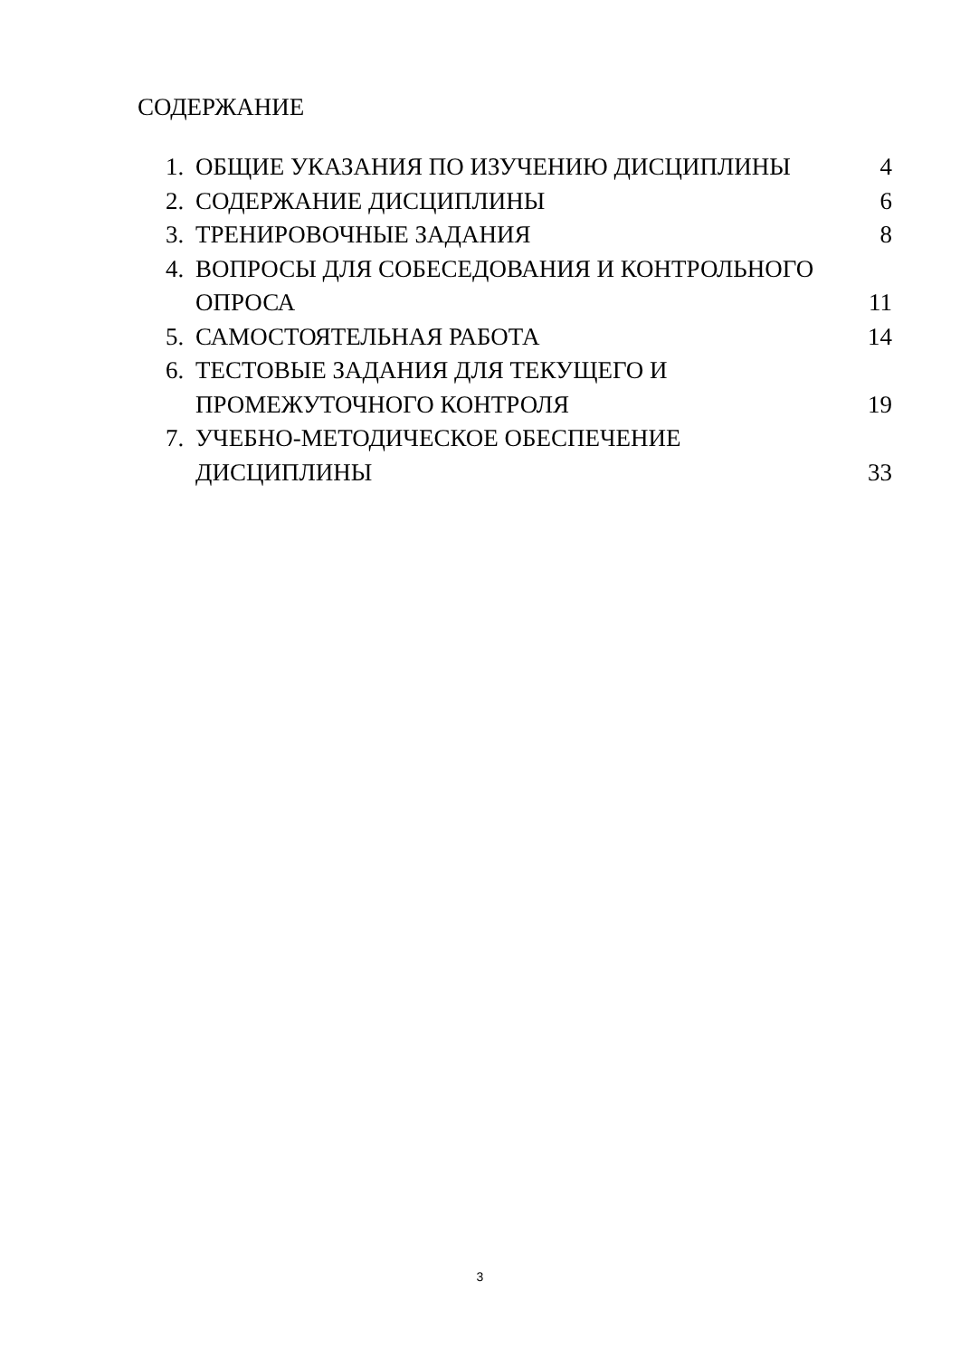СОДЕРЖАНИЕ
1. ОБЩИЕ УКАЗАНИЯ ПО ИЗУЧЕНИЮ ДИСЦИПЛИНЫ 4
2. СОДЕРЖАНИЕ ДИСЦИПЛИНЫ 6
3. ТРЕНИРОВОЧНЫЕ ЗАДАНИЯ 8
4. ВОПРОСЫ ДЛЯ СОБЕСЕДОВАНИЯ И КОНТРОЛЬНОГО
ОПРОСА 11
5. САМОСТОЯТЕЛЬНАЯ РАБОТА 14
6. ТЕСТОВЫЕ ЗАДАНИЯ ДЛЯ ТЕКУЩЕГО И
ПРОМЕЖУТОЧНОГО КОНТРОЛЯ 19
7. УЧЕБНО-МЕТОДИЧЕСКОЕ ОБЕСПЕЧЕНИЕ
ДИСЦИПЛИНЫ 33
3